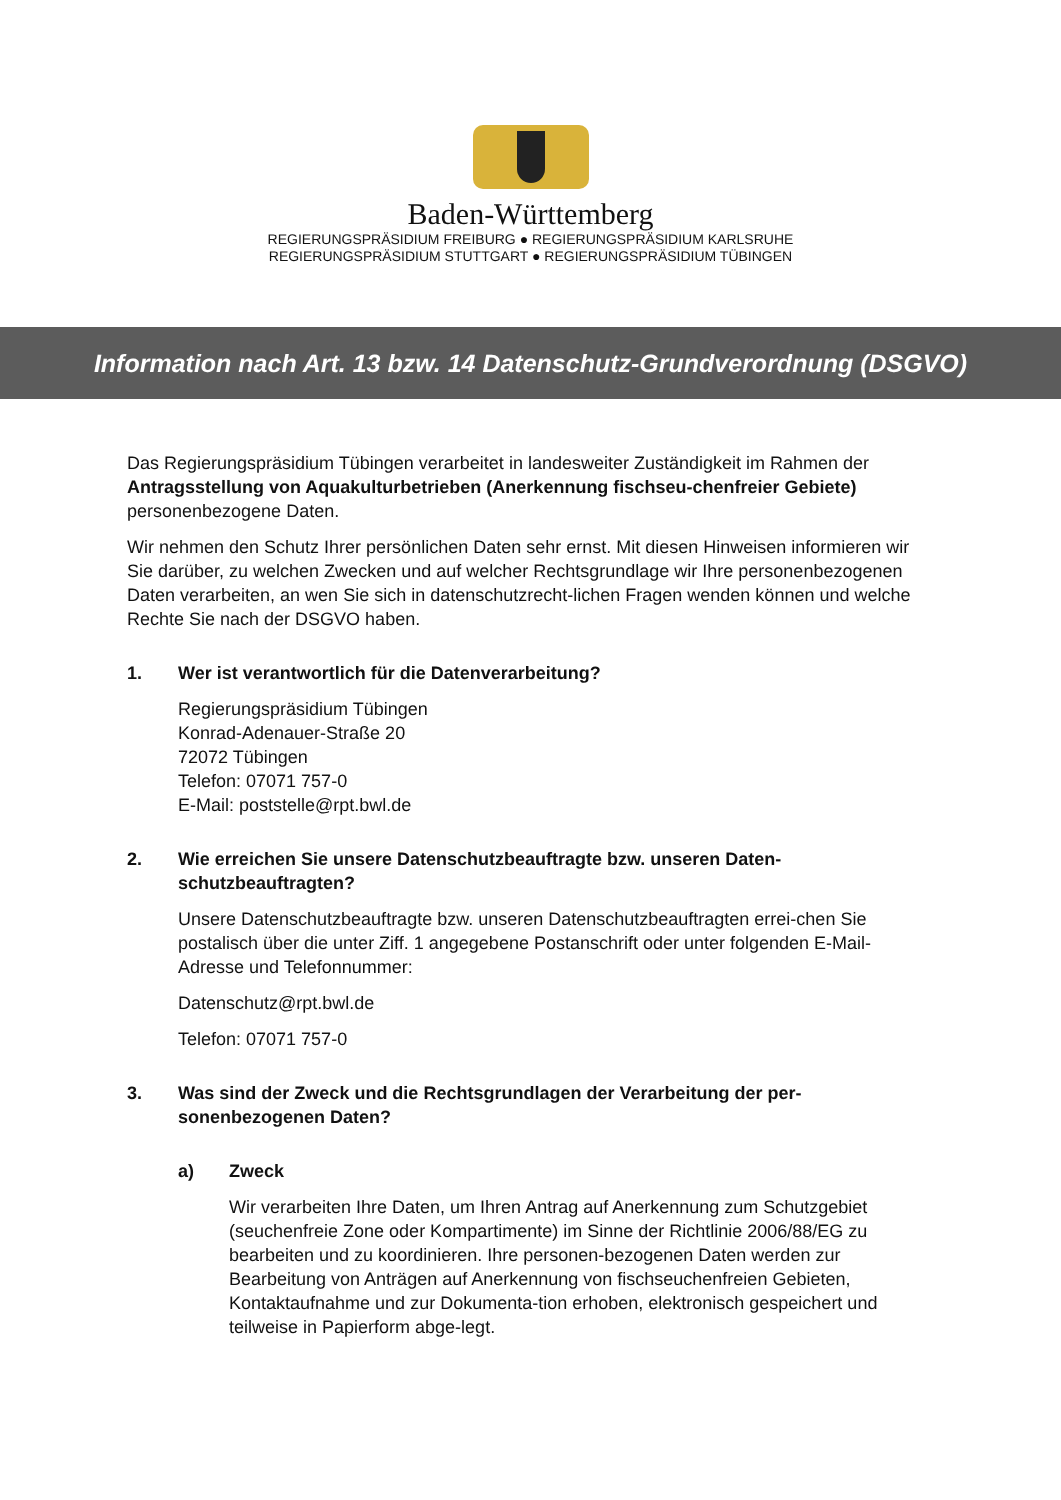Baden-Württemberg
REGIERUNGSPRÄSIDIUM FREIBURG ● REGIERUNGSPRÄSIDIUM KARLSRUHE
REGIERUNGSPRÄSIDIUM STUTTGART ● REGIERUNGSPRÄSIDIUM TÜBINGEN
Information nach Art. 13 bzw. 14 Datenschutz-Grundverordnung (DSGVO)
Das Regierungspräsidium Tübingen verarbeitet in landesweiter Zuständigkeit im Rahmen der Antragsstellung von Aquakulturbetrieben (Anerkennung fischseu-chenfreier Gebiete) personenbezogene Daten.
Wir nehmen den Schutz Ihrer persönlichen Daten sehr ernst. Mit diesen Hinweisen informieren wir Sie darüber, zu welchen Zwecken und auf welcher Rechtsgrundlage wir Ihre personenbezogenen Daten verarbeiten, an wen Sie sich in datenschutzrecht-lichen Fragen wenden können und welche Rechte Sie nach der DSGVO haben.
1. Wer ist verantwortlich für die Datenverarbeitung?
Regierungspräsidium Tübingen
Konrad-Adenauer-Straße 20
72072 Tübingen
Telefon: 07071 757-0
E-Mail: poststelle@rpt.bwl.de
2. Wie erreichen Sie unsere Datenschutzbeauftragte bzw. unseren Daten-schutzbeauftragten?
Unsere Datenschutzbeauftragte bzw. unseren Datenschutzbeauftragten errei-chen Sie postalisch über die unter Ziff. 1 angegebene Postanschrift oder unter folgenden E-Mail-Adresse und Telefonnummer:
Datenschutz@rpt.bwl.de
Telefon: 07071 757-0
3. Was sind der Zweck und die Rechtsgrundlagen der Verarbeitung der per-sonenbezogenen Daten?
a) Zweck
Wir verarbeiten Ihre Daten, um Ihren Antrag auf Anerkennung zum Schutzgebiet (seuchenfreie Zone oder Kompartimente) im Sinne der Richtlinie 2006/88/EG zu bearbeiten und zu koordinieren. Ihre personen-bezogenen Daten werden zur Bearbeitung von Anträgen auf Anerkennung von fischseuchenfreien Gebieten, Kontaktaufnahme und zur Dokumenta-tion erhoben, elektronisch gespeichert und teilweise in Papierform abge-legt.